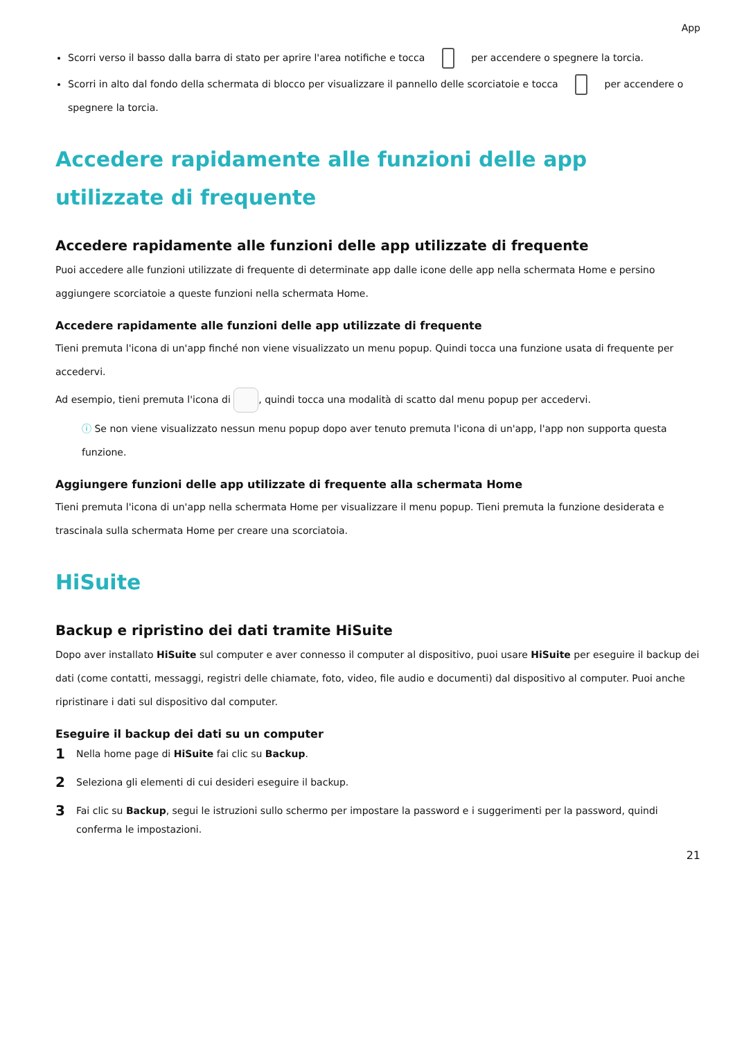App
Scorri verso il basso dalla barra di stato per aprire l'area notifiche e tocca per accendere o spegnere la torcia.
Scorri in alto dal fondo della schermata di blocco per visualizzare il pannello delle scorciatoie e tocca per accendere o spegnere la torcia.
Accedere rapidamente alle funzioni delle app utilizzate di frequente
Accedere rapidamente alle funzioni delle app utilizzate di frequente
Puoi accedere alle funzioni utilizzate di frequente di determinate app dalle icone delle app nella schermata Home e persino aggiungere scorciatoie a queste funzioni nella schermata Home.
Accedere rapidamente alle funzioni delle app utilizzate di frequente
Tieni premuta l'icona di un'app finché non viene visualizzato un menu popup. Quindi tocca una funzione usata di frequente per accedervi.
Ad esempio, tieni premuta l'icona di , quindi tocca una modalità di scatto dal menu popup per accedervi.
ⓘ Se non viene visualizzato nessun menu popup dopo aver tenuto premuta l'icona di un'app, l'app non supporta questa funzione.
Aggiungere funzioni delle app utilizzate di frequente alla schermata Home
Tieni premuta l'icona di un'app nella schermata Home per visualizzare il menu popup. Tieni premuta la funzione desiderata e trascinala sulla schermata Home per creare una scorciatoia.
HiSuite
Backup e ripristino dei dati tramite HiSuite
Dopo aver installato HiSuite sul computer e aver connesso il computer al dispositivo, puoi usare HiSuite per eseguire il backup dei dati (come contatti, messaggi, registri delle chiamate, foto, video, file audio e documenti) dal dispositivo al computer. Puoi anche ripristinare i dati sul dispositivo dal computer.
Eseguire il backup dei dati su un computer
1 Nella home page di HiSuite fai clic su Backup.
2 Seleziona gli elementi di cui desideri eseguire il backup.
3 Fai clic su Backup, segui le istruzioni sullo schermo per impostare la password e i suggerimenti per la password, quindi conferma le impostazioni.
21